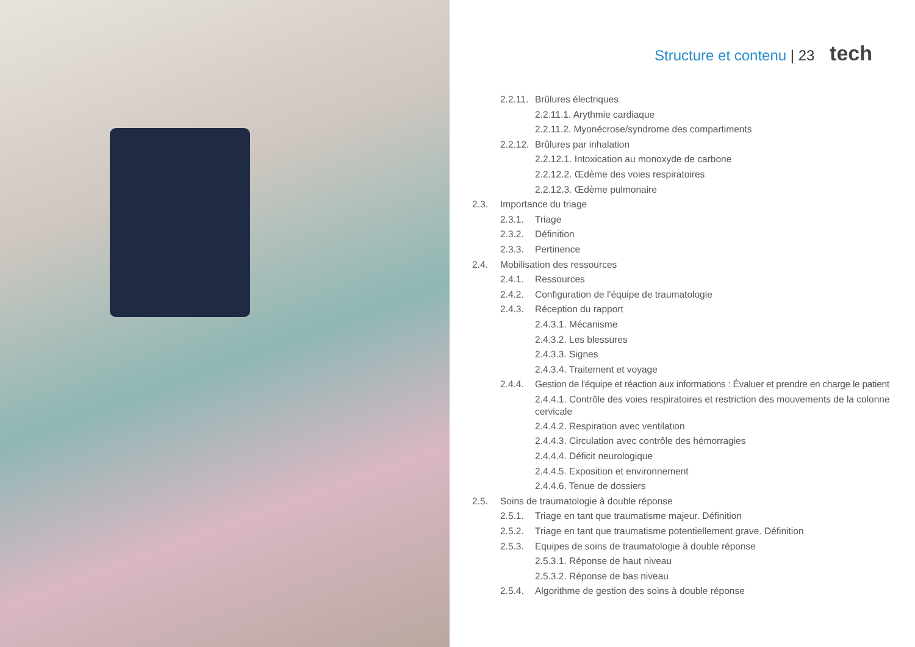Structure et contenu | 23 tech
2.2.11. Brûlures électriques
2.2.11.1. Arythmie cardiaque
2.2.11.2. Myonécrose/syndrome des compartiments
2.2.12. Brûlures par inhalation
2.2.12.1. Intoxication au monoxyde de carbone
2.2.12.2. Œdème des voies respiratoires
2.2.12.3. Œdème pulmonaire
2.3. Importance du triage
2.3.1. Triage
2.3.2. Définition
2.3.3. Pertinence
2.4. Mobilisation des ressources
2.4.1. Ressources
2.4.2. Configuration de l'équipe de traumatologie
2.4.3. Réception du rapport
2.4.3.1. Mécanisme
2.4.3.2. Les blessures
2.4.3.3. Signes
2.4.3.4. Traitement et voyage
2.4.4. Gestion de l'équipe et réaction aux informations : Évaluer et prendre en charge le patient
2.4.4.1. Contrôle des voies respiratoires et restriction des mouvements de la colonne cervicale
2.4.4.2. Respiration avec ventilation
2.4.4.3. Circulation avec contrôle des hémorragies
2.4.4.4. Déficit neurologique
2.4.4.5. Exposition et environnement
2.4.4.6. Tenue de dossiers
2.5. Soins de traumatologie à double réponse
2.5.1. Triage en tant que traumatisme majeur. Définition
2.5.2. Triage en tant que traumatisme potentiellement grave. Définition
2.5.3. Equipes de soins de traumatologie à double réponse
2.5.3.1. Réponse de haut niveau
2.5.3.2. Réponse de bas niveau
2.5.4. Algorithme de gestion des soins à double réponse